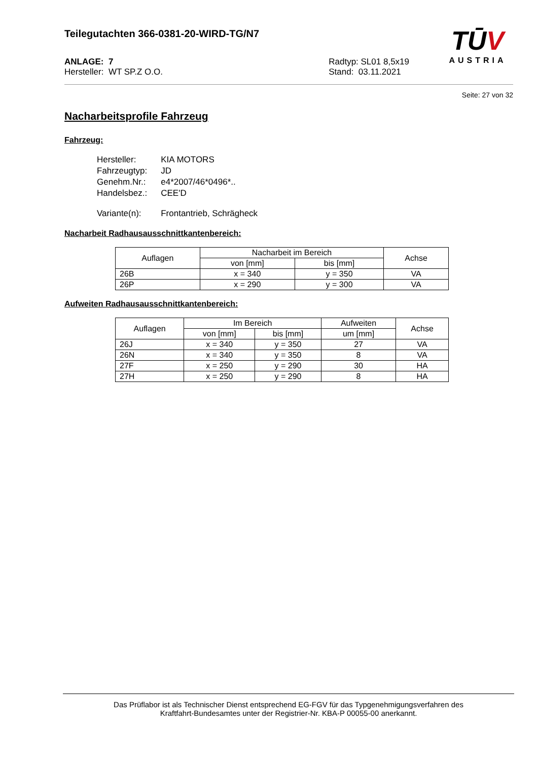Teilegutachten 366-0381-20-WIRD-TG/N7
TŪV
AUSTRIA
ANLAGE: 7
Hersteller: WT SP.Z O.O.
Radtyp: SL01 8,5x19
Stand: 03.11.2021
Seite: 27 von 32
Nacharbeitsprofile Fahrzeug
Fahrzeug:
| Hersteller: | KIA MOTORS |
| Fahrzeugtyp: | JD |
| Genehm.Nr.: | e4*2007/46*0496*.. |
| Handelsbez.: | CEE'D |
| Variante(n): | Frontantrieb, Schrägheck |
Nacharbeit Radhausausschnittkantenbereich:
| Auflagen | Nacharbeit im Bereich | | Achse |
| --- | --- | --- | --- |
| | von [mm] | bis [mm] | |
| 26B | x = 340 | y = 350 | VA |
| 26P | x = 290 | y = 300 | VA |
Aufweiten Radhausausschnittkantenbereich:
| Auflagen | Im Bereich | | Aufweiten | Achse |
| --- | --- | --- | --- | --- |
| | von [mm] | bis [mm] | um [mm] | |
| 26J | x = 340 | y = 350 | 27 | VA |
| 26N | x = 340 | y = 350 | 8 | VA |
| 27F | x = 250 | y = 290 | 30 | HA |
| 27H | x = 250 | y = 290 | 8 | HA |
Das Prüflabor ist als Technischer Dienst entsprechend EG-FGV für das Typgenehmigungsverfahren des
Kraftfahrt-Bundesamtes unter der Registrier-Nr. KBA-P 00055-00 anerkannt.